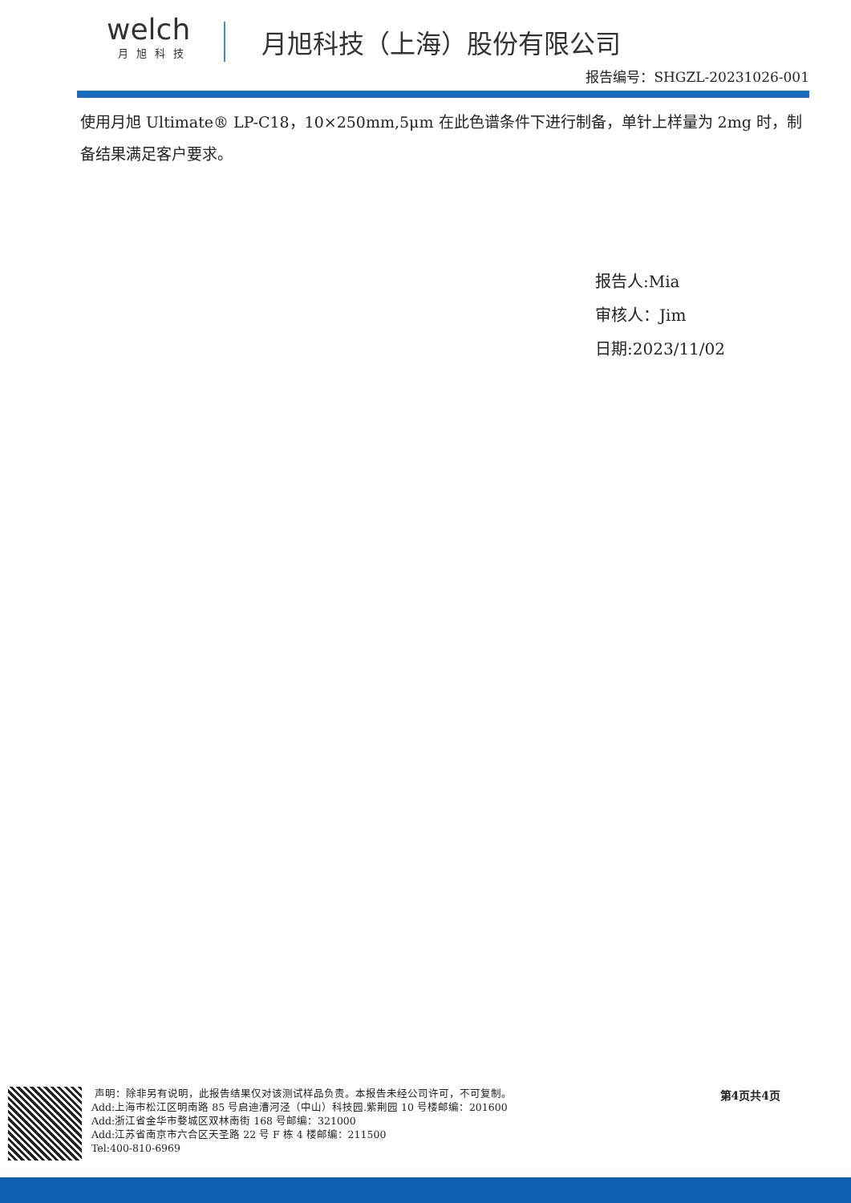welch
月旭科技
月旭科技（上海）股份有限公司
报告编号：SHGZL-20231026-001
使用月旭 Ultimate® LP-C18，10×250mm,5μm 在此色谱条件下进行制备，单针上样量为 2mg 时，制备结果满足客户要求。
报告人:Mia
审核人：Jim
日期:2023/11/02
声明：除非另有说明，此报告结果仅对该测试样品负责。本报告未经公司许可，不可复制。
Add:上海市松江区明南路 85 号启迪漕河泾（中山）科技园.紫荆园 10 号楼邮编：201600
Add:浙江省金华市婺城区双林南街 168 号邮编：321000
Add:江苏省南京市六合区天圣路 22 号 F 栋 4 楼邮编：211500
Tel:400-810-6969
第4页共4页